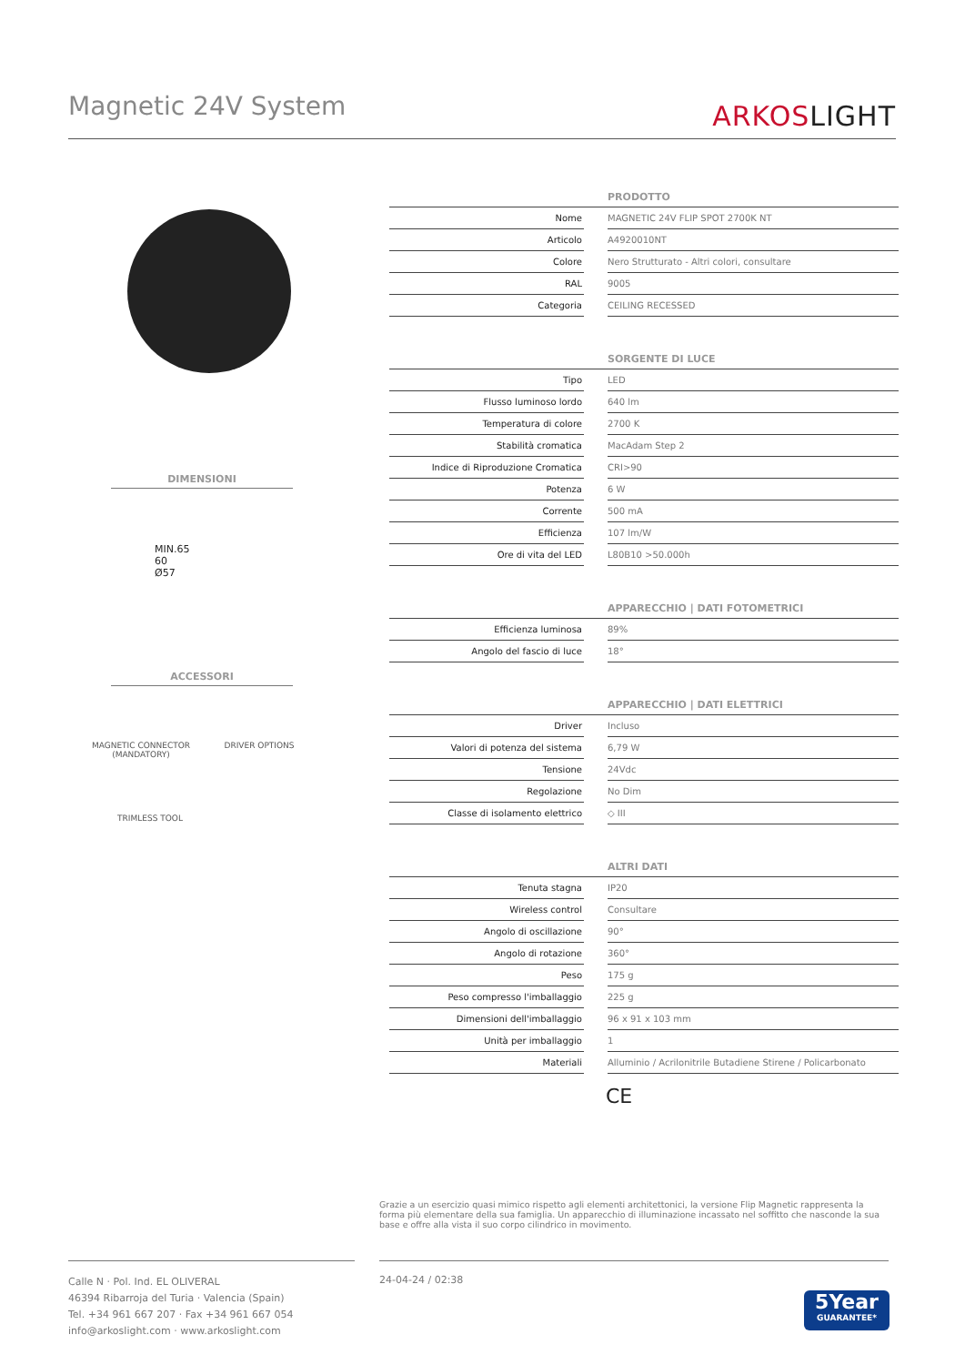Magnetic 24V System ARKOSLIGHT
DIMENSIONI
MIN.65
60
Ø57
ACCESSORI
MAGNETIC CONNECTOR
(MANDATORY)
DRIVER OPTIONS
TRIMLESS TOOL
| PRODOTTO | | |
| --- | --- | --- |
| Nome | | MAGNETIC 24V FLIP SPOT 2700K NT |
| Articolo | | A4920010NT |
| Colore | | Nero Strutturato - Altri colori, consultare |
| RAL | | 9005 |
| Categoria | | CEILING RECESSED |
| SORGENTE DI LUCE | | |
| Tipo | | LED |
| Flusso luminoso lordo | | 640 lm |
| Temperatura di colore | | 2700 K |
| Stabilità cromatica | | MacAdam Step 2 |
| Indice di Riproduzione Cromatica | | CRI>90 |
| Potenza | | 6 W |
| Corrente | | 500 mA |
| Efficienza | | 107 lm/W |
| Ore di vita del LED | | L80B10 >50.000h |
| APPARECCHIO / DATI FOTOMETRICI | | |
| Efficienza luminosa | | 89% |
| Angolo del fascio di luce | | 18° |
| APPARECCHIO / DATI ELETTRICI | | |
| Driver | | Incluso |
| Valori di potenza del sistema | | 6,79 W |
| Tensione | | 24Vdc |
| Regolazione | | No Dim |
| Classe di isolamento elettrico | | ◇ III |
| ALTRI DATI | | |
| Tenuta stagna | | IP20 |
| Wireless control | | Consultare |
| Angolo di oscillazione | | 90° |
| Angolo di rotazione | | 360° |
| Peso | | 175 g |
| Peso compresso l'imballaggio | | 225 g |
| Dimensioni dell'imballaggio | | 96 x 91 x 103 mm |
| Unità per imballaggio | | 1 |
| Materiali | | Alluminio / Acrilonitrile Butadiene Stirene / Policarbonato |
CE
Grazie a un esercizio quasi mimico rispetto agli elementi architettonici, la versione Flip Magnetic rappresenta la forma più elementare della sua famiglia. Un apparecchio di illuminazione incassato nel soffitto che nasconde la sua base e offre alla vista il suo corpo cilindrico in movimento.
Calle N · Pol. Ind. EL OLIVERAL
46394 Ribarroja del Turia · Valencia (Spain)
Tel. +34 961 667 207 · Fax +34 961 667 054
info@arkoslight.com · www.arkoslight.com
24-04-24 / 02:38
5Year
GUARANTEE*